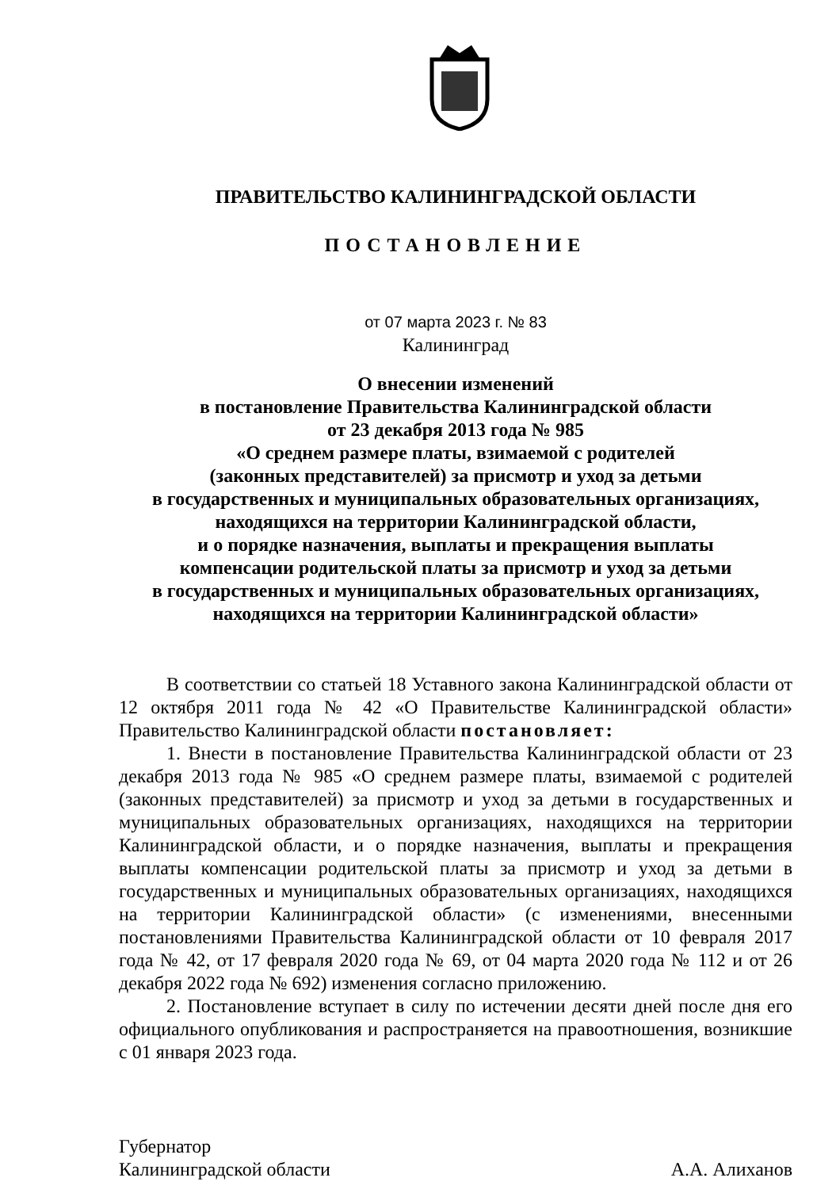ПРАВИТЕЛЬСТВО КАЛИНИНГРАДСКОЙ ОБЛАСТИ
ПОСТАНОВЛЕНИЕ
от 07 марта 2023 г. № 83
Калининград
О внесении изменений
в постановление Правительства Калининградской области
от 23 декабря 2013 года № 985
«О среднем размере платы, взимаемой с родителей
(законных представителей) за присмотр и уход за детьми
в государственных и муниципальных образовательных организациях,
находящихся на территории Калининградской области,
и о порядке назначения, выплаты и прекращения выплаты
компенсации родительской платы за присмотр и уход за детьми
в государственных и муниципальных образовательных организациях,
находящихся на территории Калининградской области»
В соответствии со статьей 18 Уставного закона Калининградской области от 12 октября 2011 года № 42 «О Правительстве Калининградской области» Правительство Калининградской области постановляет:
1. Внести в постановление Правительства Калининградской области от 23 декабря 2013 года № 985 «О среднем размере платы, взимаемой с родителей (законных представителей) за присмотр и уход за детьми в государственных и муниципальных образовательных организациях, находящихся на территории Калининградской области, и о порядке назначения, выплаты и прекращения выплаты компенсации родительской платы за присмотр и уход за детьми в государственных и муниципальных образовательных организациях, находящихся на территории Калининградской области» (с изменениями, внесенными постановлениями Правительства Калининградской области от 10 февраля 2017 года № 42, от 17 февраля 2020 года № 69, от 04 марта 2020 года № 112 и от 26 декабря 2022 года № 692) изменения согласно приложению.
2. Постановление вступает в силу по истечении десяти дней после дня его официального опубликования и распространяется на правоотношения, возникшие с 01 января 2023 года.
Губернатор
Калининградской области
А.А. Алиханов